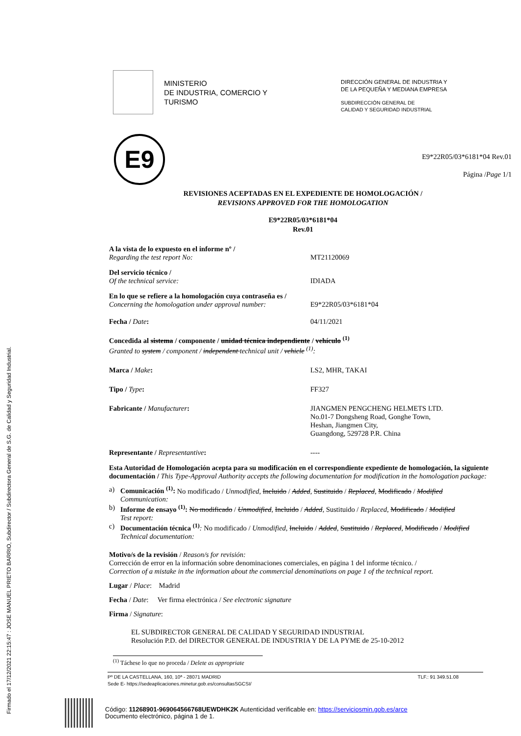Firmado el 17/12/2021 22:15:47 : JOSE MANUEL PRIETO BARRIO, Subdirector / Subdirectora General de S.G. de Calidad y Seguridad Industrial.
MINISTERIO
DE INDUSTRIA, COMERCIO Y
TURISMO
DIRECCIÓN GENERAL DE INDUSTRIA Y
DE LA PEQUEÑA Y MEDIANA EMPRESA
SUBDIRECCIÓN GENERAL DE
CALIDAD Y SEGURIDAD INDUSTRIAL
E9
E9*22R05/03*6181*04 Rev.01
Página /Page 1/1
REVISIONES ACEPTADAS EN EL EXPEDIENTE DE HOMOLOGACIÓN /
REVISIONS APPROVED FOR THE HOMOLOGATION
E9*22R05/03*6181*04
Rev.01
A la vista de lo expuesto en el informe nº /
Regarding the test report No:
MT21120069
Del servicio técnico /
Of the technical service:
IDIADA
En lo que se refiere a la homologación cuya contraseña es /
Concerning the homologation under approval number:
E9*22R05/03*6181*04
Fecha / Date: 04/11/2021
Concedida al sistema / componente / unidad técnica independiente / vehículo <sup>(1)</sup>
Granted to system / component / independent technical unit / vehicle <sup>(1)</sup>:
Marca / Make: LS2, MHR, TAKAI
Tipo / Type: FF327
Fabricante / Manufacturer: JIANGMEN PENGCHENG HELMETS LTD.
No.01-7 Dongsheng Road, Gonghe Town,
Heshan, Jiangmen City,
Guangdong, 529728 P.R. China
Representante / Representantive: ----
Esta Autoridad de Homologación acepta para su modificación en el correspondiente expediente de homologación, la siguiente documentación / This Type-Approval Authority accepts the following documentation for modification in the homologation package:
a) Comunicación <sup>(1)</sup>: No modificado / Unmodified, Incluido / Added, Sustituido / Replaced, Modificado / Modified
Communication:
b) Informe de ensayo <sup>(1)</sup>: No modificado / Unmodified, Incluido / Added, Sustituido / Replaced, Modificado / Modified
Test report:
c) Documentación técnica <sup>(1)</sup>: No modificado / Unmodified, Incluido / Added, Sustituido / Replaced, Modificado / Modified
Technical documentation:
Motivo/s de la revisión / Reason/s for revisión:
Corrección de error en la información sobre denominaciones comerciales, en página 1 del informe técnico. /
Correction of a mistake in the information about the commercial denominations on page 1 of the technical report.
Lugar / Place: Madrid
Fecha / Date: Ver firma electrónica / See electronic signature
Firma / Signature:
EL SUBDIRECTOR GENERAL DE CALIDAD Y SEGURIDAD INDUSTRIAL
Resolución P.D. del DIRECTOR GENERAL DE INDUSTRIA Y DE LA PYME de 25-10-2012
<sup>(1)</sup> Táchese lo que no proceda / Delete as appropriate
Pº DE LA CASTELLANA, 160, 10ª - 28071 MADRID TLF.: 91 349.51.08
Sede E- https://sedeaplicaciones.minetur.gob.es/consultasSGCSI/
Código: 11268901-969064566768UEWDHK2K Autenticidad verificable en: https://serviciosmin.gob.es/arce
Documento electrónico, página 1 de 1.